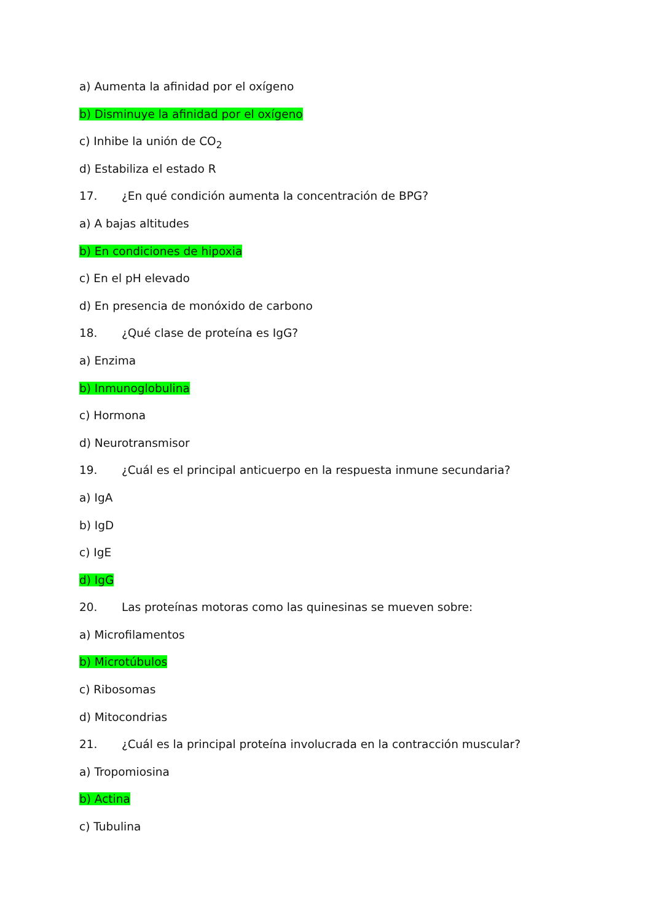a) Aumenta la afinidad por el oxígeno
b) Disminuye la afinidad por el oxígeno
c) Inhibe la unión de CO<sub>2</sub>
d) Estabiliza el estado R
17. ¿En qué condición aumenta la concentración de BPG?
a) A bajas altitudes
b) En condiciones de hipoxia
c) En el pH elevado
d) En presencia de monóxido de carbono
18. ¿Qué clase de proteína es IgG?
a) Enzima
b) Inmunoglobulina
c) Hormona
d) Neurotransmisor
19. ¿Cuál es el principal anticuerpo en la respuesta inmune secundaria?
a) IgA
b) IgD
c) IgE
d) IgG
20. Las proteínas motoras como las quinesinas se mueven sobre:
a) Microfilamentos
b) Microtúbulos
c) Ribosomas
d) Mitocondrias
21. ¿Cuál es la principal proteína involucrada en la contracción muscular?
a) Tropomiosina
b) Actina
c) Tubulina